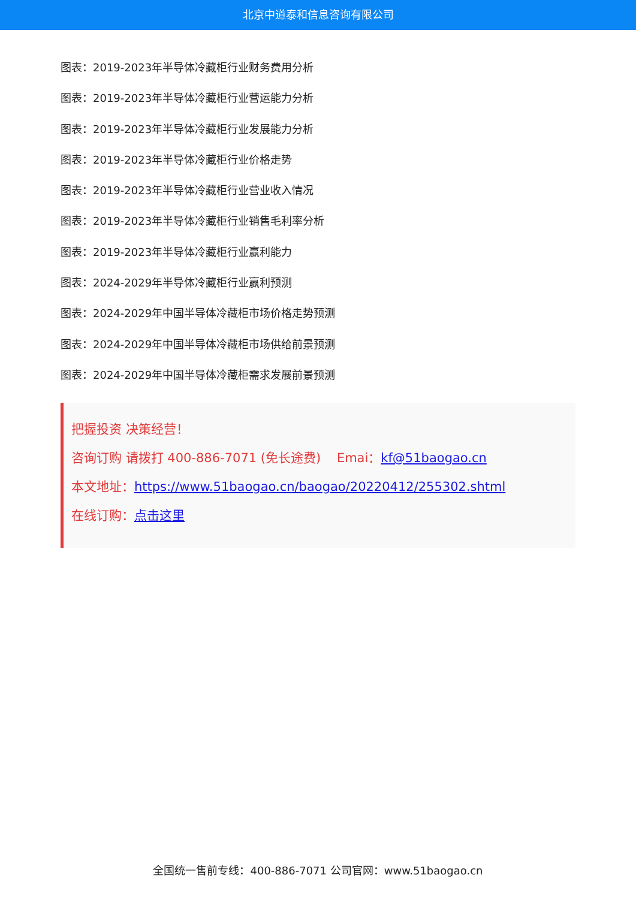北京中道泰和信息咨询有限公司
图表：2019-2023年半导体冷藏柜行业财务费用分析
图表：2019-2023年半导体冷藏柜行业营运能力分析
图表：2019-2023年半导体冷藏柜行业发展能力分析
图表：2019-2023年半导体冷藏柜行业价格走势
图表：2019-2023年半导体冷藏柜行业营业收入情况
图表：2019-2023年半导体冷藏柜行业销售毛利率分析
图表：2019-2023年半导体冷藏柜行业赢利能力
图表：2024-2029年半导体冷藏柜行业赢利预测
图表：2024-2029年中国半导体冷藏柜市场价格走势预测
图表：2024-2029年中国半导体冷藏柜市场供给前景预测
图表：2024-2029年中国半导体冷藏柜需求发展前景预测
把握投资 决策经营！
咨询订购 请拨打 400-886-7071 (免长途费) Emai：kf@51baogao.cn
本文地址：https://www.51baogao.cn/baogao/20220412/255302.shtml
在线订购：点击这里
全国统一售前专线：400-886-7071 公司官网：www.51baogao.cn